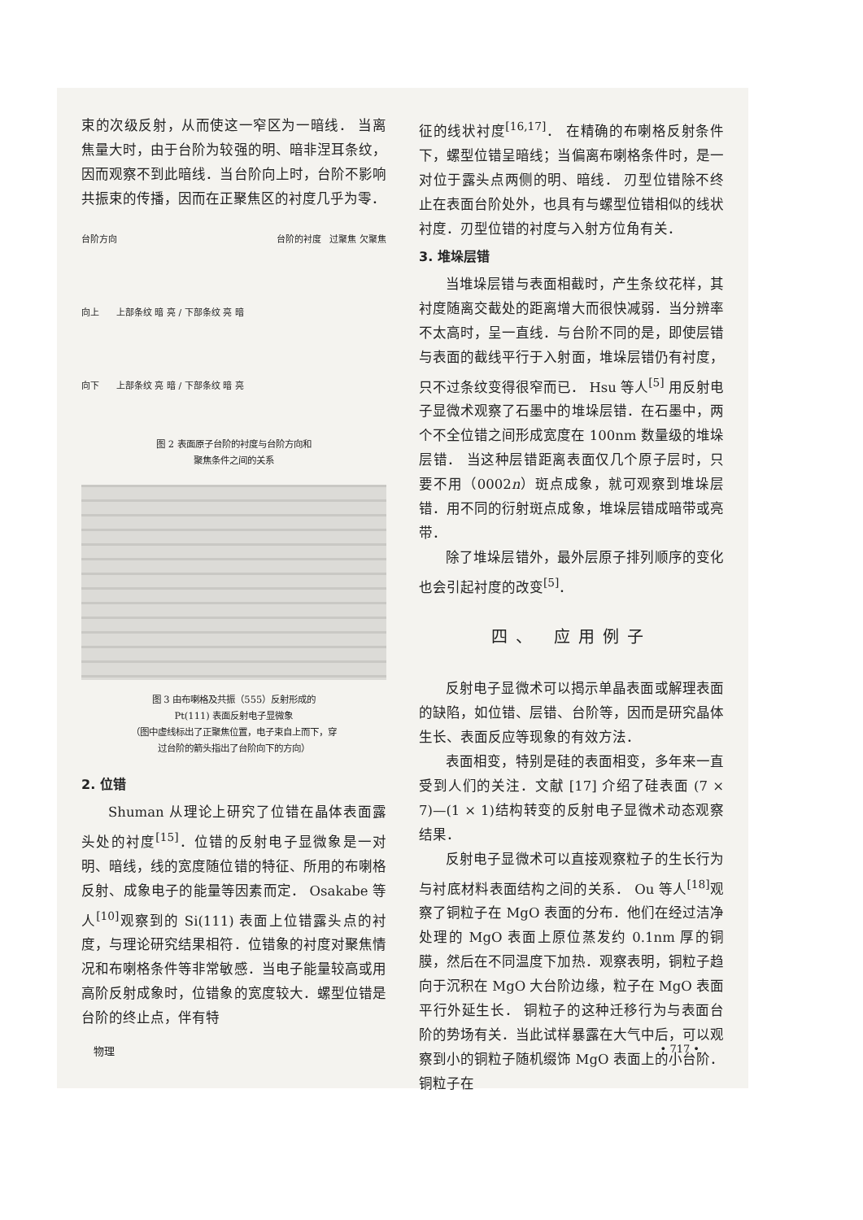束的次级反射，从而使这一窄区为一暗线． 当离焦量大时，由于台阶为较强的明、暗非涅耳条纹，因而观察不到此暗线．当台阶向上时，台阶不影响共振束的传播，因而在正聚焦区的衬度几乎为零．
台阶方向 台阶的衬度 过聚焦 欠聚焦
向上 上部条纹 暗 亮 / 下部条纹 亮 暗
向下 上部条纹 亮 暗 / 下部条纹 暗 亮
图 2 表面原子台阶的衬度与台阶方向和
聚焦条件之间的关系
图 3 由布喇格及共振（555）反射形成的
Pt(111) 表面反射电子显微象
（图中虚线标出了正聚焦位置，电子束自上而下，穿
过台阶的箭头指出了台阶向下的方向）
2. 位错
Shuman 从理论上研究了位错在晶体表面露头处的衬度<sup>[15]</sup>．位错的反射电子显微象是一对明、暗线，线的宽度随位错的特征、所用的布喇格反射、成象电子的能量等因素而定． Osakabe 等人<sup>[10]</sup>观察到的 Si(111) 表面上位错露头点的衬度，与理论研究结果相符．位错象的衬度对聚焦情况和布喇格条件等非常敏感．当电子能量较高或用高阶反射成象时，位错象的宽度较大．螺型位错是台阶的终止点，伴有特
征的线状衬度<sup>[16,17]</sup>． 在精确的布喇格反射条件下，螺型位错呈暗线；当偏离布喇格条件时，是一对位于露头点两侧的明、暗线． 刃型位错除不终止在表面台阶处外，也具有与螺型位错相似的线状衬度．刃型位错的衬度与入射方位角有关．
3. 堆垛层错
当堆垛层错与表面相截时，产生条纹花样，其衬度随离交截处的距离增大而很快减弱．当分辨率不太高时，呈一直线．与台阶不同的是，即使层错与表面的截线平行于入射面，堆垛层错仍有衬度，只不过条纹变得很窄而已． Hsu 等人<sup>[5]</sup> 用反射电子显微术观察了石墨中的堆垛层错．在石墨中，两个不全位错之间形成宽度在 100nm 数量级的堆垛层错． 当这种层错距离表面仅几个原子层时，只要不用（0002n）斑点成象，就可观察到堆垛层错．用不同的衍射斑点成象，堆垛层错成暗带或亮带．
除了堆垛层错外，最外层原子排列顺序的变化也会引起衬度的改变<sup>[5]</sup>．
四、 应用例子
反射电子显微术可以揭示单晶表面或解理表面的缺陷，如位错、层错、台阶等，因而是研究晶体生长、表面反应等现象的有效方法．
表面相变，特别是硅的表面相变，多年来一直受到人们的关注．文献 [17] 介绍了硅表面 (7 × 7)—(1 × 1)结构转变的反射电子显微术动态观察结果．
反射电子显微术可以直接观察粒子的生长行为与衬底材料表面结构之间的关系． Ou 等人<sup>[18]</sup>观察了铜粒子在 MgO 表面的分布．他们在经过洁净处理的 MgO 表面上原位蒸发约 0.1nm 厚的铜膜，然后在不同温度下加热．观察表明，铜粒子趋向于沉积在 MgO 大台阶边缘，粒子在 MgO 表面平行外延生长． 铜粒子的这种迁移行为与表面台阶的势场有关．当此试样暴露在大气中后，可以观察到小的铜粒子随机缀饰 MgO 表面上的小台阶． 铜粒子在
物理 • 717 •